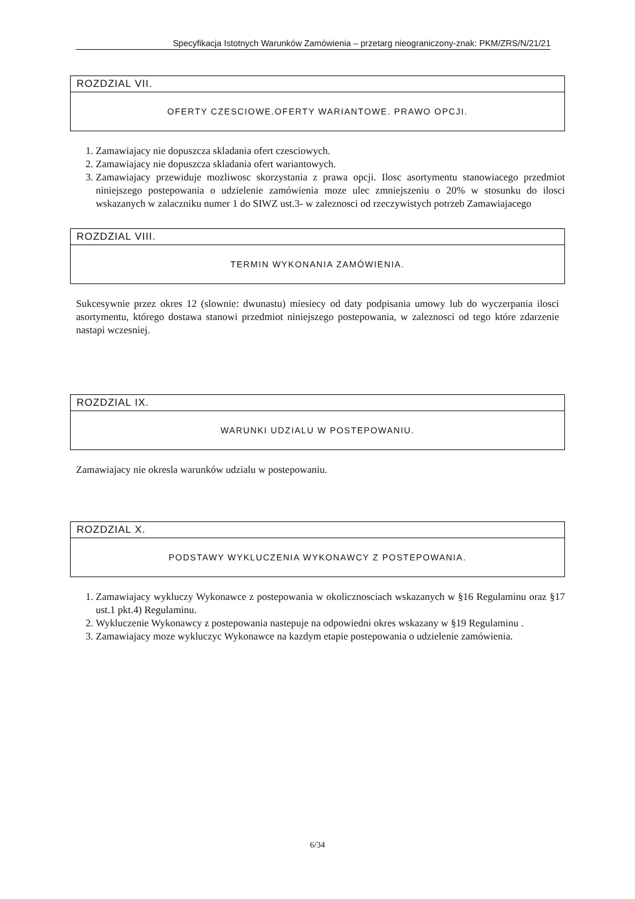Specyfikacja Istotnych Warunków Zamówienia – przetarg nieograniczony-znak: PKM/ZRS/N/21/21
ROZDZIAL VII.
OFERTY CZESCIOWE.OFERTY WARIANTOWE. PRAWO OPCJI.
1. Zamawiajacy nie dopuszcza skladania ofert czesciowych.
2. Zamawiajacy nie dopuszcza skladania ofert wariantowych.
3. Zamawiajacy przewiduje mozliwosc skorzystania z prawa opcji. Ilosc asortymentu stanowiacego przedmiot niniejszego postepowania o udzielenie zamówienia moze ulec zmniejszeniu o 20% w stosunku do ilosci wskazanych w zalaczniku numer 1 do SIWZ ust.3- w zaleznosci od rzeczywistych potrzeb Zamawiajacego
ROZDZIAL VIII.
TERMIN WYKONANIA ZAMÓWIENIA.
Sukcesywnie przez okres 12 (slownie: dwunastu) miesiecy od daty podpisania umowy lub do wyczerpania ilosci asortymentu, którego dostawa stanowi przedmiot niniejszego postepowania, w zaleznosci od tego które zdarzenie nastapi wczesniej.
ROZDZIAL IX.
WARUNKI UDZIALU W POSTEPOWANIU.
Zamawiajacy nie okresla warunków udzialu w postepowaniu.
ROZDZIAL X.
PODSTAWY WYKLUCZENIA WYKONAWCY Z POSTEPOWANIA.
1. Zamawiajacy wykluczy Wykonawce z postepowania w okolicznosciach wskazanych w §16 Regulaminu oraz §17 ust.1 pkt.4) Regulaminu.
2. Wykluczenie Wykonawcy z postepowania nastepuje na odpowiedni okres wskazany w §19 Regulaminu .
3. Zamawiajacy moze wykluczyc Wykonawce na kazdym etapie postepowania o udzielenie zamówienia.
6/34